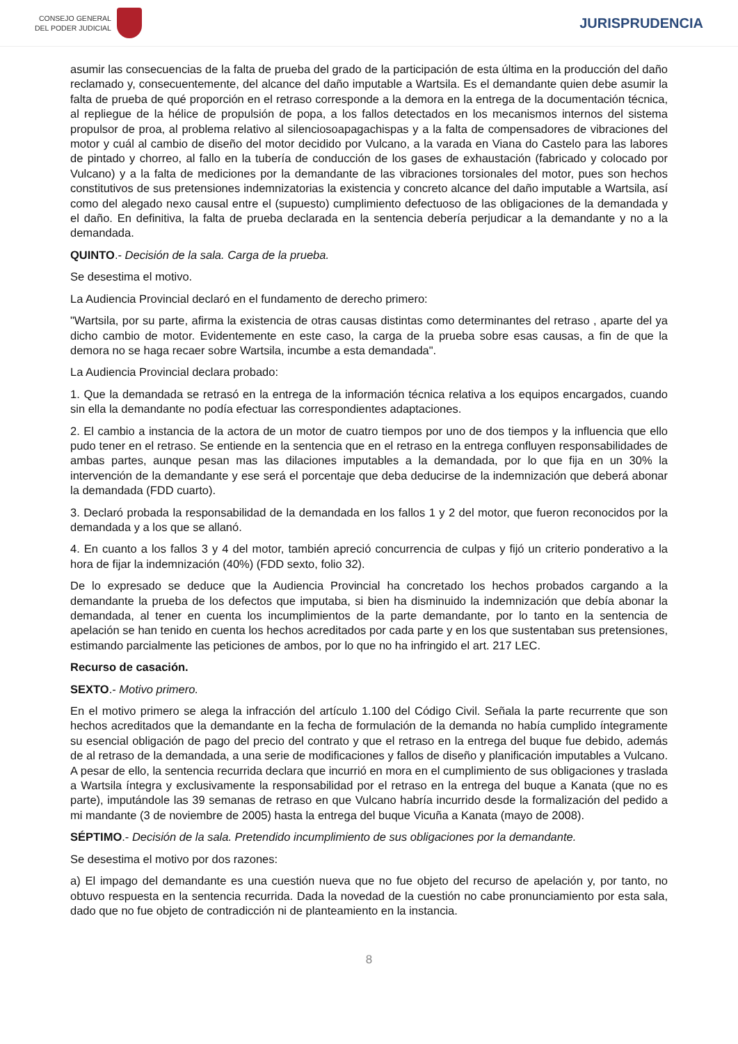CONSEJO GENERAL
DEL PODER JUDICIAL
JURISPRUDENCIA
asumir las consecuencias de la falta de prueba del grado de la participación de esta última en la producción del daño reclamado y, consecuentemente, del alcance del daño imputable a Wartsila. Es el demandante quien debe asumir la falta de prueba de qué proporción en el retraso corresponde a la demora en la entrega de la documentación técnica, al repliegue de la hélice de propulsión de popa, a los fallos detectados en los mecanismos internos del sistema propulsor de proa, al problema relativo al silenciosoapagachispas y a la falta de compensadores de vibraciones del motor y cuál al cambio de diseño del motor decidido por Vulcano, a la varada en Viana do Castelo para las labores de pintado y chorreo, al fallo en la tubería de conducción de los gases de exhaustación (fabricado y colocado por Vulcano) y a la falta de mediciones por la demandante de las vibraciones torsionales del motor, pues son hechos constitutivos de sus pretensiones indemnizatorias la existencia y concreto alcance del daño imputable a Wartsila, así como del alegado nexo causal entre el (supuesto) cumplimiento defectuoso de las obligaciones de la demandada y el daño. En definitiva, la falta de prueba declarada en la sentencia debería perjudicar a la demandante y no a la demandada.
QUINTO.- Decisión de la sala. Carga de la prueba.
Se desestima el motivo.
La Audiencia Provincial declaró en el fundamento de derecho primero:
"Wartsila, por su parte, afirma la existencia de otras causas distintas como determinantes del retraso , aparte del ya dicho cambio de motor. Evidentemente en este caso, la carga de la prueba sobre esas causas, a fin de que la demora no se haga recaer sobre Wartsila, incumbe a esta demandada".
La Audiencia Provincial declara probado:
1. Que la demandada se retrasó en la entrega de la información técnica relativa a los equipos encargados, cuando sin ella la demandante no podía efectuar las correspondientes adaptaciones.
2. El cambio a instancia de la actora de un motor de cuatro tiempos por uno de dos tiempos y la influencia que ello pudo tener en el retraso. Se entiende en la sentencia que en el retraso en la entrega confluyen responsabilidades de ambas partes, aunque pesan mas las dilaciones imputables a la demandada, por lo que fija en un 30% la intervención de la demandante y ese será el porcentaje que deba deducirse de la indemnización que deberá abonar la demandada (FDD cuarto).
3. Declaró probada la responsabilidad de la demandada en los fallos 1 y 2 del motor, que fueron reconocidos por la demandada y a los que se allanó.
4. En cuanto a los fallos 3 y 4 del motor, también apreció concurrencia de culpas y fijó un criterio ponderativo a la hora de fijar la indemnización (40%) (FDD sexto, folio 32).
De lo expresado se deduce que la Audiencia Provincial ha concretado los hechos probados cargando a la demandante la prueba de los defectos que imputaba, si bien ha disminuido la indemnización que debía abonar la demandada, al tener en cuenta los incumplimientos de la parte demandante, por lo tanto en la sentencia de apelación se han tenido en cuenta los hechos acreditados por cada parte y en los que sustentaban sus pretensiones, estimando parcialmente las peticiones de ambos, por lo que no ha infringido el art. 217 LEC.
Recurso de casación.
SEXTO.- Motivo primero.
En el motivo primero se alega la infracción del artículo 1.100 del Código Civil. Señala la parte recurrente que son hechos acreditados que la demandante en la fecha de formulación de la demanda no había cumplido íntegramente su esencial obligación de pago del precio del contrato y que el retraso en la entrega del buque fue debido, además de al retraso de la demandada, a una serie de modificaciones y fallos de diseño y planificación imputables a Vulcano. A pesar de ello, la sentencia recurrida declara que incurrió en mora en el cumplimiento de sus obligaciones y traslada a Wartsila íntegra y exclusivamente la responsabilidad por el retraso en la entrega del buque a Kanata (que no es parte), imputándole las 39 semanas de retraso en que Vulcano habría incurrido desde la formalización del pedido a mi mandante (3 de noviembre de 2005) hasta la entrega del buque Vicuña a Kanata (mayo de 2008).
SÉPTIMO.- Decisión de la sala. Pretendido incumplimiento de sus obligaciones por la demandante.
Se desestima el motivo por dos razones:
a) El impago del demandante es una cuestión nueva que no fue objeto del recurso de apelación y, por tanto, no obtuvo respuesta en la sentencia recurrida. Dada la novedad de la cuestión no cabe pronunciamiento por esta sala, dado que no fue objeto de contradicción ni de planteamiento en la instancia.
8